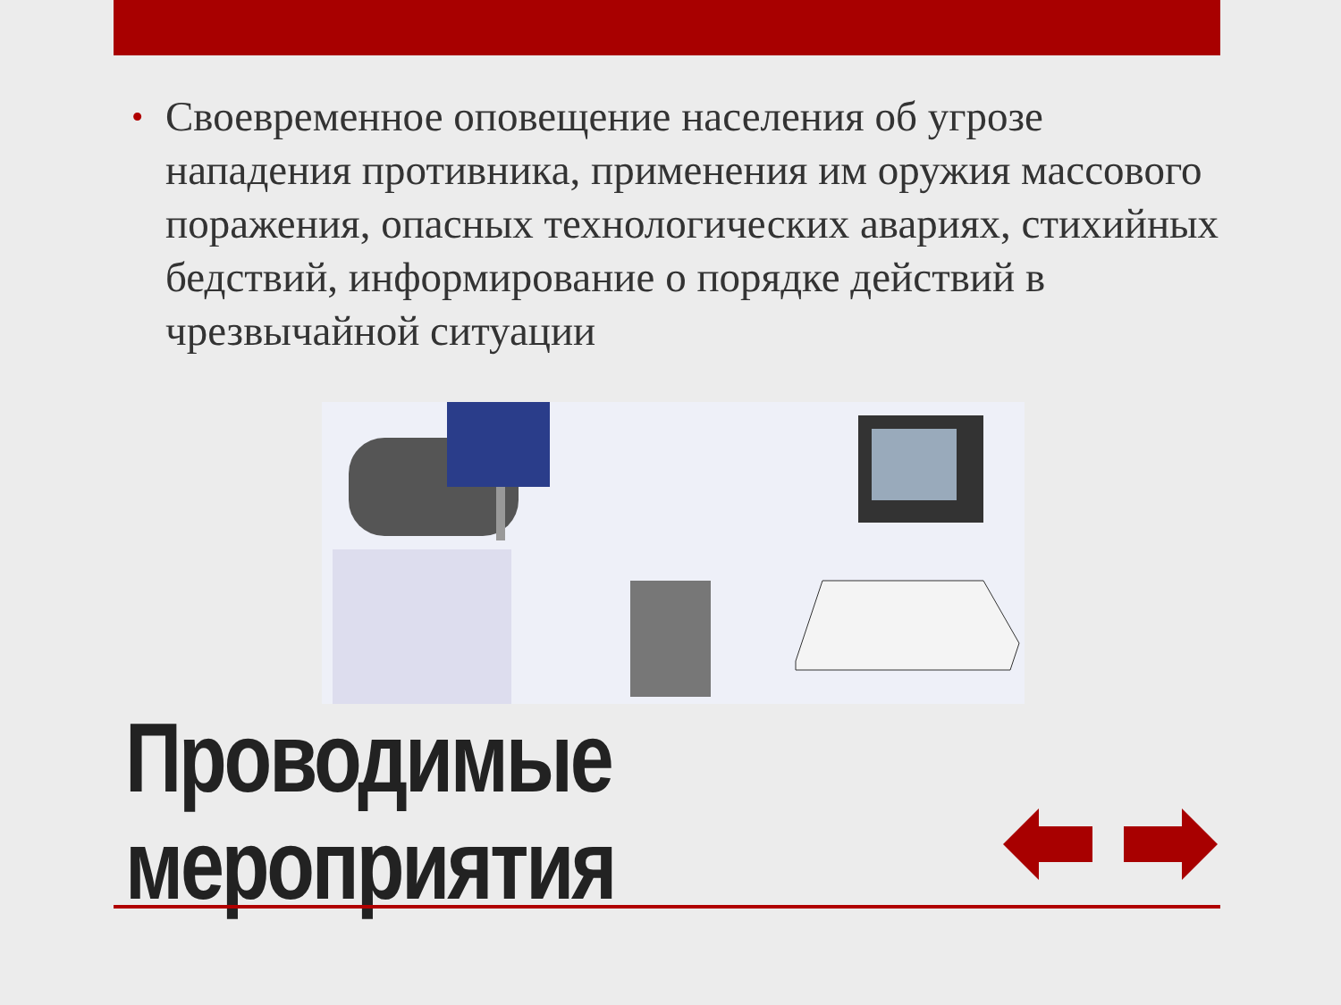• Своевременное оповещение населения об угрозе нападения противника, применения им оружия массового поражения, опасных технологических авариях, стихийных бедствий, информирование о порядке действий в чрезвычайной ситуации
Проводимые
мероприятия